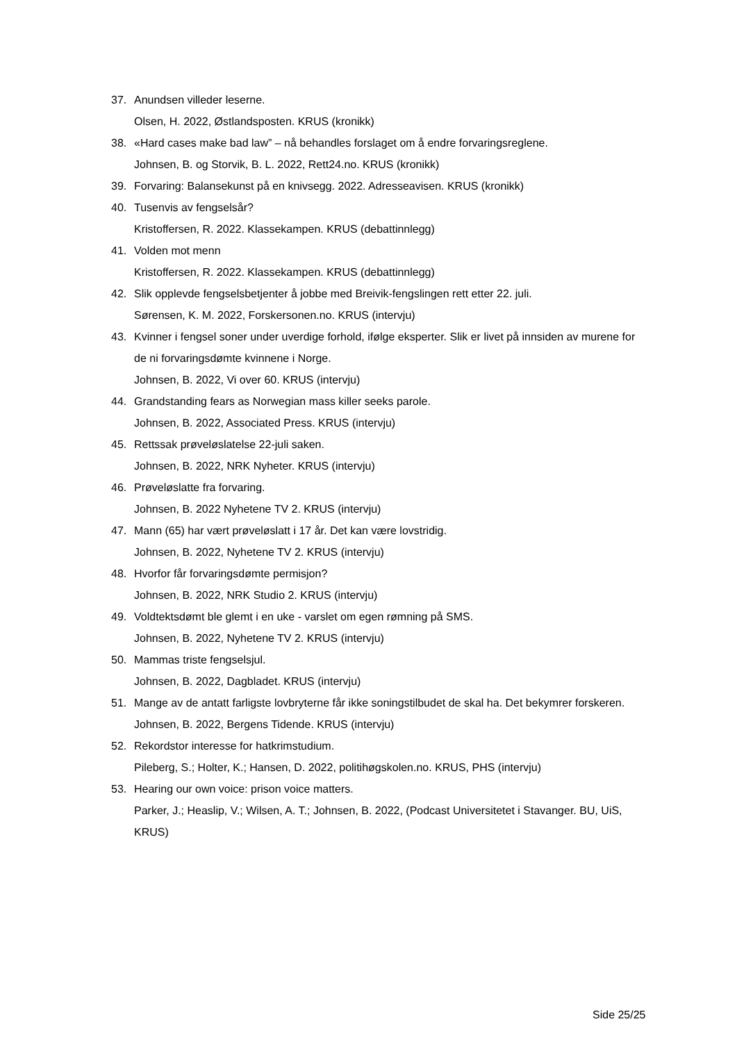37. Anundsen villeder leserne.
Olsen, H. 2022, Østlandsposten. KRUS (kronikk)
38. «Hard cases make bad law” – nå behandles forslaget om å endre forvaringsreglene.
Johnsen, B. og Storvik, B. L. 2022, Rett24.no. KRUS (kronikk)
39. Forvaring: Balansekunst på en knivsegg. 2022. Adresseavisen. KRUS (kronikk)
40. Tusenvis av fengselsår?
Kristoffersen, R. 2022. Klassekampen. KRUS (debattinnlegg)
41. Volden mot menn
Kristoffersen, R. 2022. Klassekampen. KRUS (debattinnlegg)
42. Slik opplevde fengselsbetjenter å jobbe med Breivik-fengslingen rett etter 22. juli.
Sørensen, K. M. 2022, Forskersonen.no. KRUS (intervju)
43. Kvinner i fengsel soner under uverdige forhold, ifølge eksperter. Slik er livet på innsiden av murene for de ni forvaringsdømte kvinnene i Norge.
Johnsen, B. 2022, Vi over 60. KRUS (intervju)
44. Grandstanding fears as Norwegian mass killer seeks parole.
Johnsen, B. 2022, Associated Press. KRUS (intervju)
45. Rettssak prøveløslatelse 22-juli saken.
Johnsen, B. 2022, NRK Nyheter. KRUS (intervju)
46. Prøveløslatte fra forvaring.
Johnsen, B. 2022 Nyhetene TV 2. KRUS (intervju)
47. Mann (65) har vært prøveløslatt i 17 år. Det kan være lovstridig.
Johnsen, B. 2022, Nyhetene TV 2. KRUS (intervju)
48. Hvorfor får forvaringsdømte permisjon?
Johnsen, B. 2022, NRK Studio 2. KRUS (intervju)
49. Voldtektsdømt ble glemt i en uke - varslet om egen rømning på SMS.
Johnsen, B. 2022, Nyhetene TV 2. KRUS (intervju)
50. Mammas triste fengselsjul.
Johnsen, B. 2022, Dagbladet. KRUS (intervju)
51. Mange av de antatt farligste lovbryterne får ikke soningstilbudet de skal ha. Det bekymrer forskeren.
Johnsen, B. 2022, Bergens Tidende. KRUS (intervju)
52. Rekordstor interesse for hatkrimstudium.
Pileberg, S.; Holter, K.; Hansen, D. 2022, politihøgskolen.no. KRUS, PHS (intervju)
53. Hearing our own voice: prison voice matters.
Parker, J.; Heaslip, V.; Wilsen, A. T.; Johnsen, B. 2022, (Podcast Universitetet i Stavanger. BU, UiS, KRUS)
Side 25/25